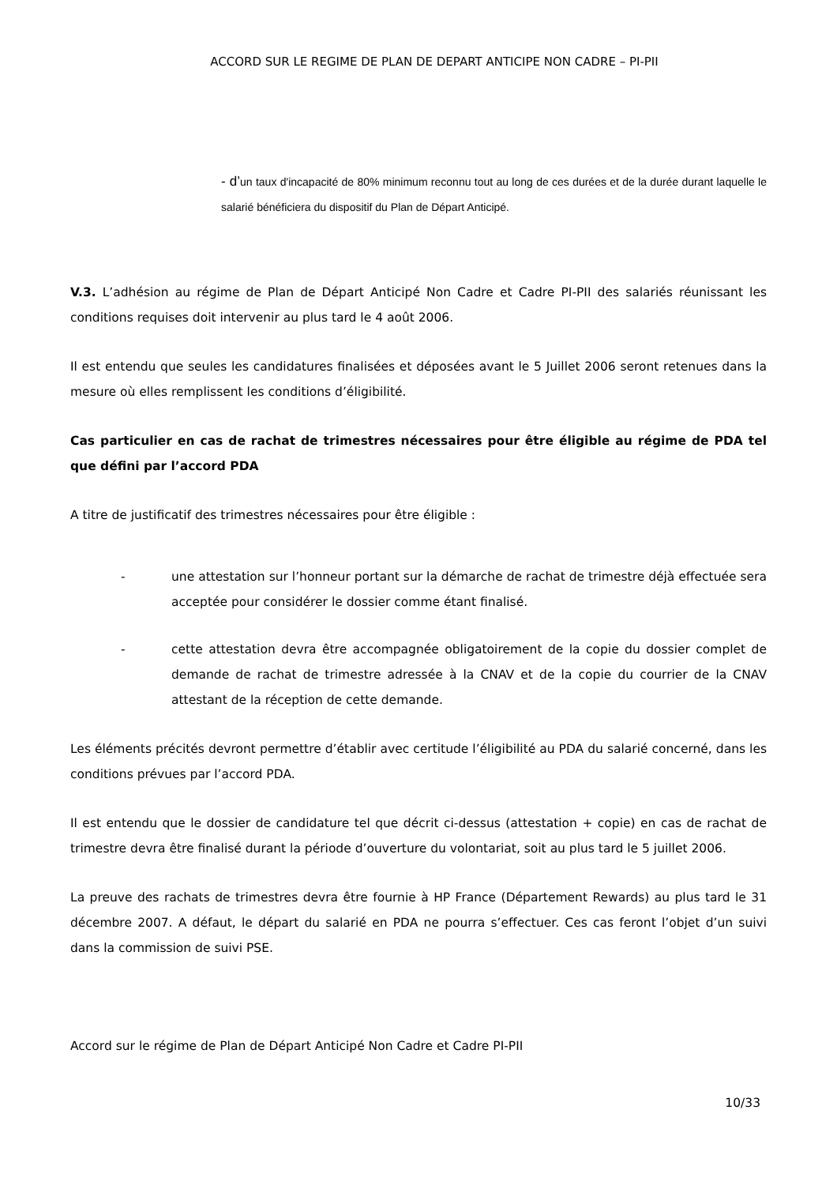ACCORD SUR LE REGIME DE PLAN DE DEPART ANTICIPE NON CADRE – PI-PII
- d’un taux d'incapacité de 80% minimum reconnu tout au long de ces durées et de la durée durant laquelle le salarié bénéficiera du dispositif du Plan de Départ Anticipé.
V.3. L’adhésion au régime de Plan de Départ Anticipé Non Cadre et Cadre PI-PII des salariés réunissant les conditions requises doit intervenir au plus tard le 4 août 2006.
Il est entendu que seules les candidatures finalisées et déposées avant le 5 Juillet 2006 seront retenues dans la mesure où elles remplissent les conditions d’éligibilité.
Cas particulier en cas de rachat de trimestres nécessaires pour être éligible au régime de PDA tel que défini par l’accord PDA
A titre de justificatif des trimestres nécessaires pour être éligible :
- une attestation sur l’honneur portant sur la démarche de rachat de trimestre déjà effectuée sera acceptée pour considérer le dossier comme étant finalisé.
- cette attestation devra être accompagnée obligatoirement de la copie du dossier complet de demande de rachat de trimestre adressée à la CNAV et de la copie du courrier de la CNAV attestant de la réception de cette demande.
Les éléments précités devront permettre d’établir avec certitude l’éligibilité au PDA du salarié concerné, dans les conditions prévues par l’accord PDA.
Il est entendu que le dossier de candidature tel que décrit ci-dessus (attestation + copie) en cas de rachat de trimestre devra être finalisé durant la période d’ouverture du volontariat, soit au plus tard le 5 juillet 2006.
La preuve des rachats de trimestres devra être fournie à HP France (Département Rewards) au plus tard le 31 décembre 2007. A défaut, le départ du salarié en PDA ne pourra s’effectuer. Ces cas feront l’objet d’un suivi dans la commission de suivi PSE.
Accord sur le régime de Plan de Départ Anticipé Non Cadre et Cadre PI-PII
10/33